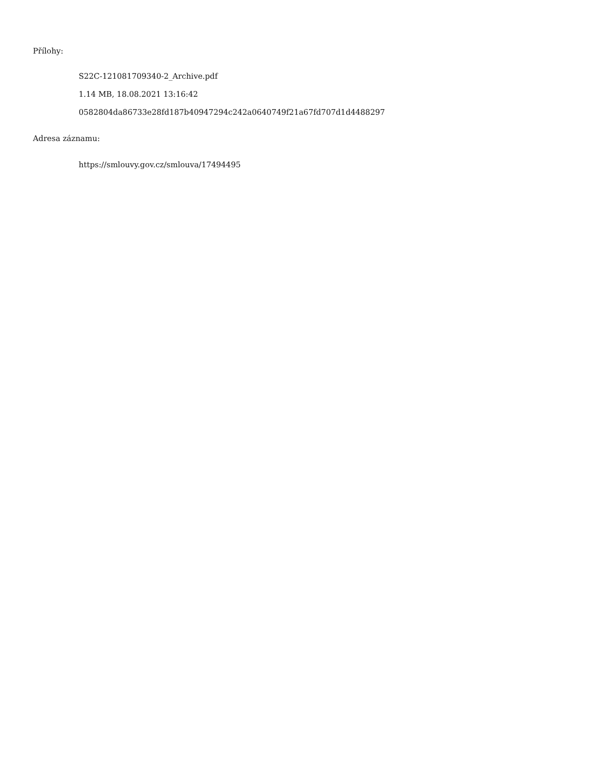Přílohy:
S22C-121081709340-2_Archive.pdf
1.14 MB, 18.08.2021 13:16:42
0582804da86733e28fd187b40947294c242a0640749f21a67fd707d1d4488297
Adresa záznamu:
https://smlouvy.gov.cz/smlouva/17494495